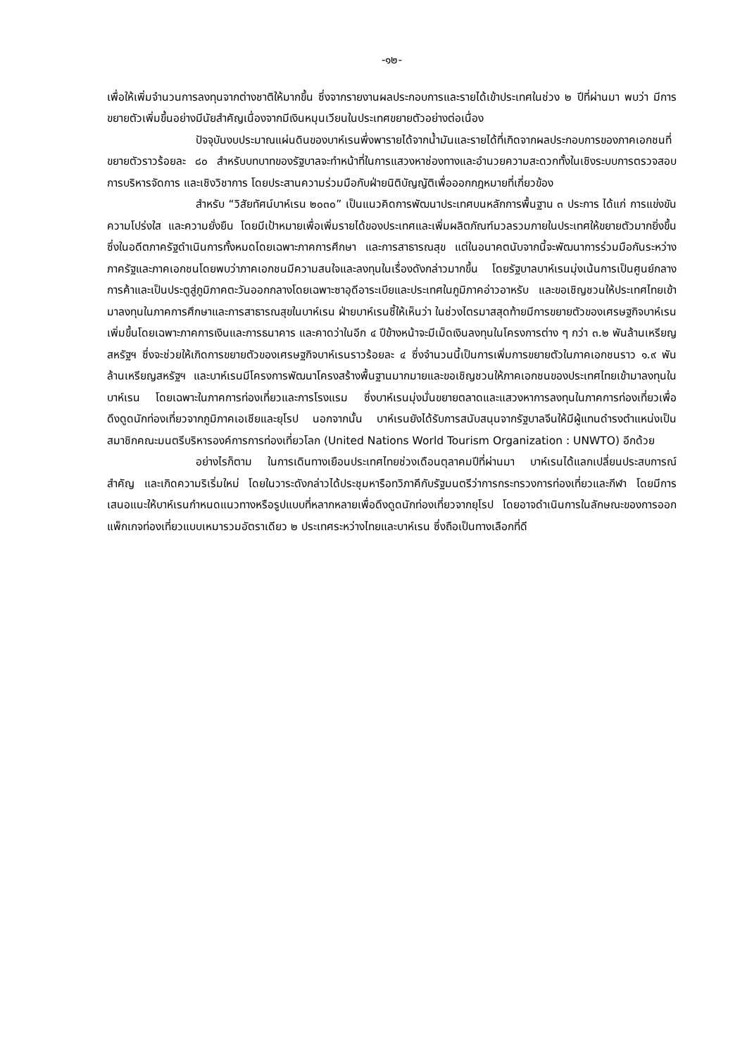-๑๒-
เพื่อให้เพิ่มจำนวนการลงทุนจากต่างชาติให้มากขึ้น ซึ่งจากรายงานผลประกอบการและรายได้เข้าประเทศในช่วง ๒ ปีที่ผ่านมา พบว่า มีการขยายตัวเพิ่มขึ้นอย่างมีนัยสำคัญเนื่องจากมีเงินหมุนเวียนในประเทศขยายตัวอย่างต่อเนื่อง
ปัจจุบันงบประมาณแผ่นดินของบาห์เรนพึ่งพารายได้จากน้ำมันและรายได้ที่เกิดจากผลประกอบการของภาคเอกชนที่ขยายตัวราวร้อยละ ๘๐ สำหรับบทบาทของรัฐบาลจะทำหน้าที่ในการแสวงหาช่องทางและอำนวยความสะดวกทั้งในเชิงระบบการตรวจสอบ การบริหารจัดการ และเชิงวิชาการ โดยประสานความร่วมมือกับฝ่ายนิติบัญญัติเพื่อออกกฎหมายที่เกี่ยวข้อง
สำหรับ “วิสัยทัศน์บาห์เรน ๒๐๓๐” เป็นแนวคิดการพัฒนาประเทศบนหลักการพื้นฐาน ๓ ประการ ได้แก่ การแข่งขัน ความโปร่งใส และความยั่งยืน โดยมีเป้าหมายเพื่อเพิ่มรายได้ของประเทศและเพิ่มผลิตภัณฑ์มวลรวมภายในประเทศให้ขยายตัวมากยิ่งขึ้น ซึ่งในอดีตภาครัฐดำเนินการทั้งหมดโดยเฉพาะภาคการศึกษา และการสาธารณสุข แต่ในอนาคตนับจากนี้จะพัฒนาการร่วมมือกันระหว่างภาครัฐและภาคเอกชนโดยพบว่าภาคเอกชนมีความสนใจและลงทุนในเรื่องดังกล่าวมากขึ้น โดยรัฐบาลบาห์เรนมุ่งเน้นการเป็นศูนย์กลางการค้าและเป็นประตูสู่ภูมิภาคตะวันออกกลางโดยเฉพาะซาอุดีอาระเบียและประเทศในภูมิภาคอ่าวอาหรับ และขอเชิญชวนให้ประเทศไทยเข้ามาลงทุนในภาคการศึกษาและการสาธารณสุขในบาห์เรน ฝ่ายบาห์เรนชี้ให้เห็นว่า ในช่วงไตรมาสสุดท้ายมีการขยายตัวของเศรษฐกิจบาห์เรนเพิ่มขึ้นโดยเฉพาะภาคการเงินและการธนาคาร และคาดว่าในอีก ๔ ปีข้างหน้าจะมีเม็ดเงินลงทุนในโครงการต่าง ๆ กว่า ๓.๒ พันล้านเหรียญสหรัฐฯ ซึ่งจะช่วยให้เกิดการขยายตัวของเศรษฐกิจบาห์เรนราวร้อยละ ๔ ซึ่งจำนวนนี้เป็นการเพิ่มการขยายตัวในภาคเอกชนราว ๑.๙ พันล้านเหรียญสหรัฐฯ และบาห์เรนมีโครงการพัฒนาโครงสร้างพื้นฐานมากมายและขอเชิญชวนให้ภาคเอกชนของประเทศไทยเข้ามาลงทุนในบาห์เรน โดยเฉพาะในภาคการท่องเที่ยวและการโรงแรม ซึ่งบาห์เรนมุ่งมั่นขยายตลาดและแสวงหาการลงทุนในภาคการท่องเที่ยวเพื่อดึงดูดนักท่องเที่ยวจากภูมิภาคเอเชียและยุโรป นอกจากนั้น บาห์เรนยังได้รับการสนับสนุนจากรัฐบาลจีนให้มีผู้แทนดำรงตำแหน่งเป็นสมาชิกคณะมนตรีบริหารองค์การการท่องเที่ยวโลก (United Nations World Tourism Organization : UNWTO) อีกด้วย
อย่างไรก็ตาม ในการเดินทางเยือนประเทศไทยช่วงเดือนตุลาคมปีที่ผ่านมา บาห์เรนได้แลกเปลี่ยนประสบการณ์สำคัญ และเกิดความริเริ่มใหม่ โดยในวาระดังกล่าวได้ประชุมหารือทวิภาคีกับรัฐมนตรีว่าการกระทรวงการท่องเที่ยวและกีฬา โดยมีการเสนอแนะให้บาห์เรนกำหนดแนวทางหรือรูปแบบที่หลากหลายเพื่อดึงดูดนักท่องเที่ยวจากยุโรป โดยอาจดำเนินการในลักษณะของการออกแพ็กเกจท่องเที่ยวแบบเหมารวมอัตราเดียว ๒ ประเทศระหว่างไทยและบาห์เรน ซึ่งถือเป็นทางเลือกที่ดี